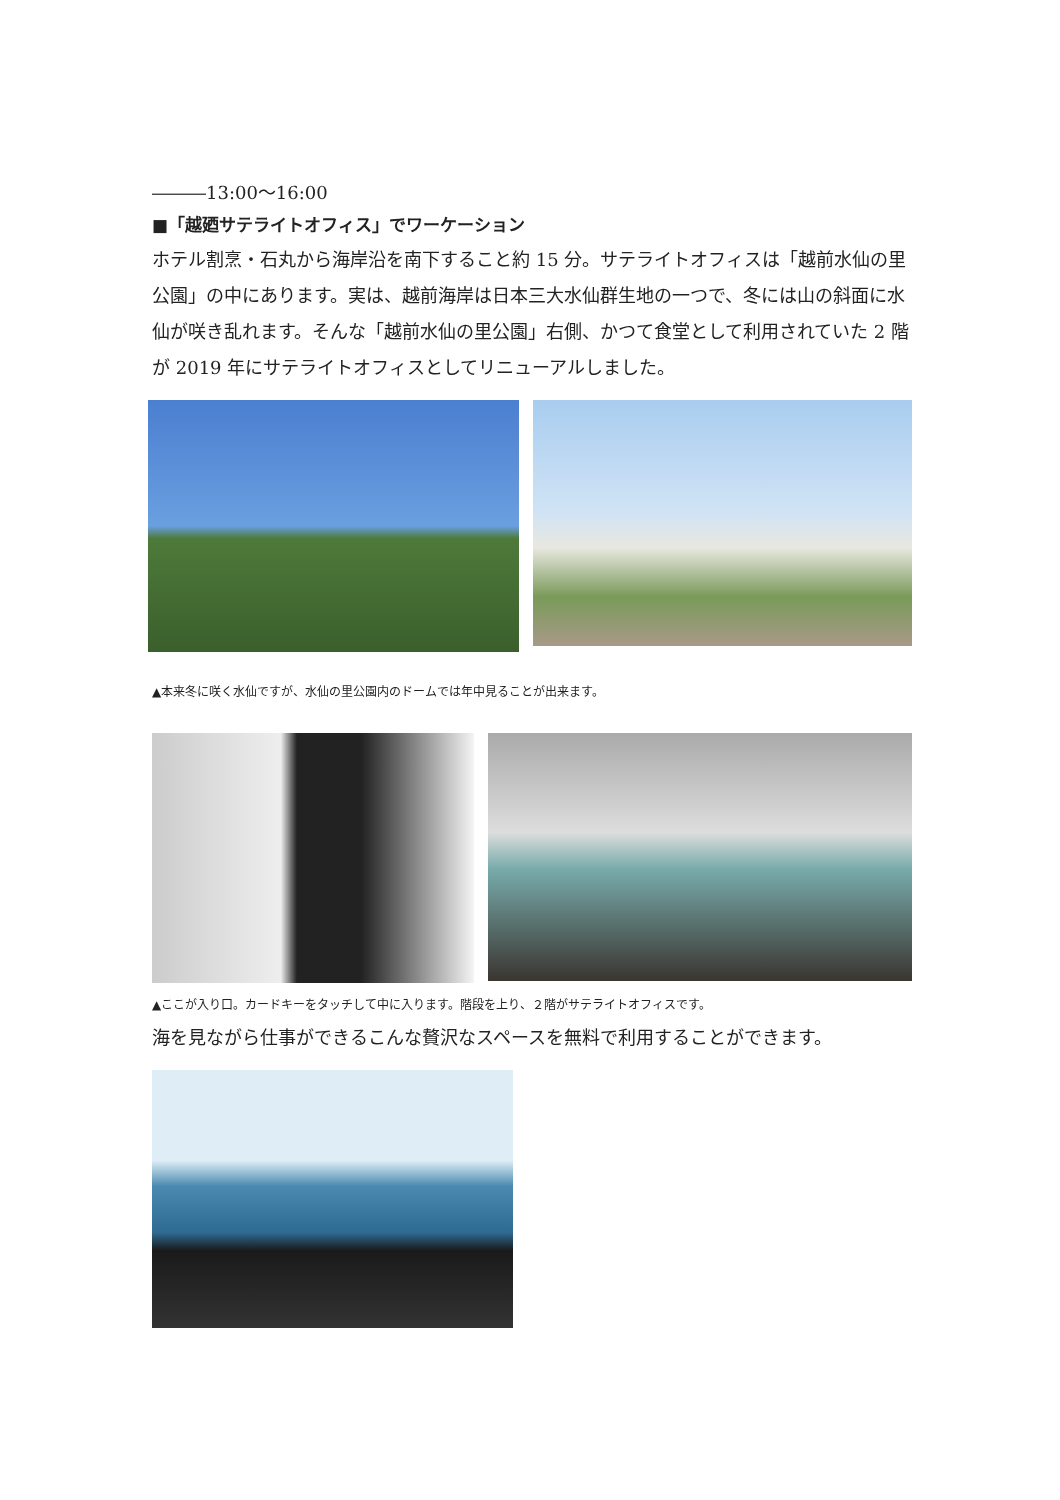―――13:00～16:00
■「越廼サテライトオフィス」でワーケーション
ホテル割烹・石丸から海岸沿を南下すること約 15 分。サテライトオフィスは「越前水仙の里公園」の中にあります。実は、越前海岸は日本三大水仙群生地の一つで、冬には山の斜面に水仙が咲き乱れます。そんな「越前水仙の里公園」右側、かつて食堂として利用されていた 2 階が 2019 年にサテライトオフィスとしてリニューアルしました。
▲本来冬に咲く水仙ですが、水仙の里公園内のドームでは年中見ることが出来ます。
▲ここが入り口。カードキーをタッチして中に入ります。階段を上り、２階がサテライトオフィスです。
海を見ながら仕事ができるこんな贅沢なスペースを無料で利用することができます。